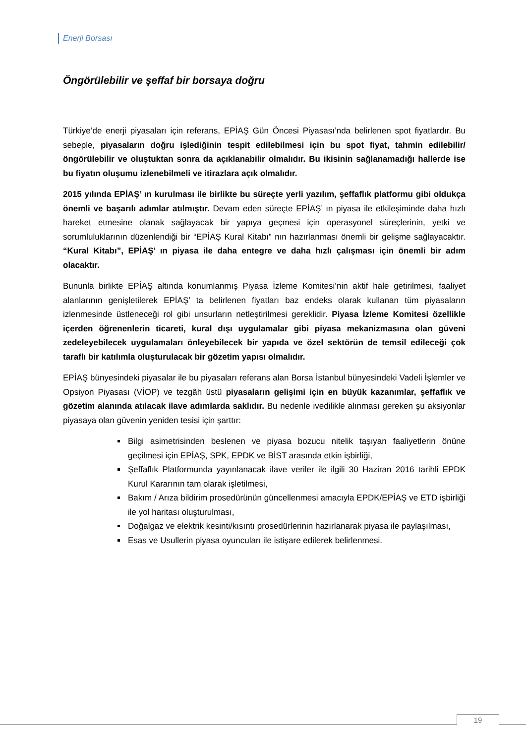Enerji Borsası
Öngörülebilir ve şeffaf bir borsaya doğru
Türkiye’de enerji piyasaları için referans, EPİAŞ Gün Öncesi Piyasası’nda belirlenen spot fiyatlardır. Bu sebeple, piyasaların doğru işlediğinin tespit edilebilmesi için bu spot fiyat, tahmin edilebilir/öngörülebilir ve oluştuktan sonra da açıklanabilir olmalıdır. Bu ikisinin sağlanamadığı hallerde ise bu fiyatın oluşumu izlenebilmeli ve itirazlara açık olmalıdır.
2015 yılında EPİAŞ’ ın kurulması ile birlikte bu süreçte yerli yazılım, şeffaflık platformu gibi oldukça önemli ve başarılı adımlar atılmıştır. Devam eden süreçte EPİAŞ’ ın piyasa ile etkileşiminde daha hızlı hareket etmesine olanak sağlayacak bir yapıya geçmesi için operasyonel süreçlerinin, yetki ve sorumluluklarının düzenlendiği bir “EPİAŞ Kural Kitabı” nın hazırlanması önemli bir gelişme sağlayacaktır. “Kural Kitabı”, EPİAŞ’ ın piyasa ile daha entegre ve daha hızlı çalışması için önemli bir adım olacaktır.
Bununla birlikte EPİAŞ altında konumlanmış Piyasa İzleme Komitesi’nin aktif hale getirilmesi, faaliyet alanlarının genişletilerek EPİAŞ’ ta belirlenen fiyatları baz endeks olarak kullanan tüm piyasaların izlenmesinde üstleneceği rol gibi unsurların netleştirilmesi gereklidir. Piyasa İzleme Komitesi özellikle içerden öğrenenlerin ticareti, kural dışı uygulamalar gibi piyasa mekanizmasına olan güveni zedeleyebilecek uygulamaları önleyebilecek bir yapıda ve özel sektörün de temsil edileceği çok taraflı bir katılımla oluşturulacak bir gözetim yapısı olmalıdır.
EPİAŞ bünyesindeki piyasalar ile bu piyasaları referans alan Borsa İstanbul bünyesindeki Vadeli İşlemler ve Opsiyon Piyasası (VİOP) ve tezgâh üstü piyasaların gelişimi için en büyük kazanımlar, şeffaflık ve gözetim alanında atılacak ilave adımlarda saklıdır. Bu nedenle ivedilikle alınması gereken şu aksiyonlar piyasaya olan güvenin yeniden tesisi için şarttır:
Bilgi asimetrisinden beslenen ve piyasa bozucu nitelik taşıyan faaliyetlerin önüne geçilmesi için EPİAŞ, SPK, EPDK ve BİST arasında etkin işbirliği,
Şeffaflık Platformunda yayınlanacak ilave veriler ile ilgili 30 Haziran 2016 tarihli EPDK Kurul Kararının tam olarak işletilmesi,
Bakım / Arıza bildirim prosedürünün güncellenmesi amacıyla EPDK/EPİAŞ ve ETD işbirliği ile yol haritası oluşturulması,
Doğalgaz ve elektrik kesinti/kısıntı prosedürlerinin hazırlanarak piyasa ile paylaşılması,
Esas ve Usullerin piyasa oyuncuları ile istişare edilerek belirlenmesi.
19